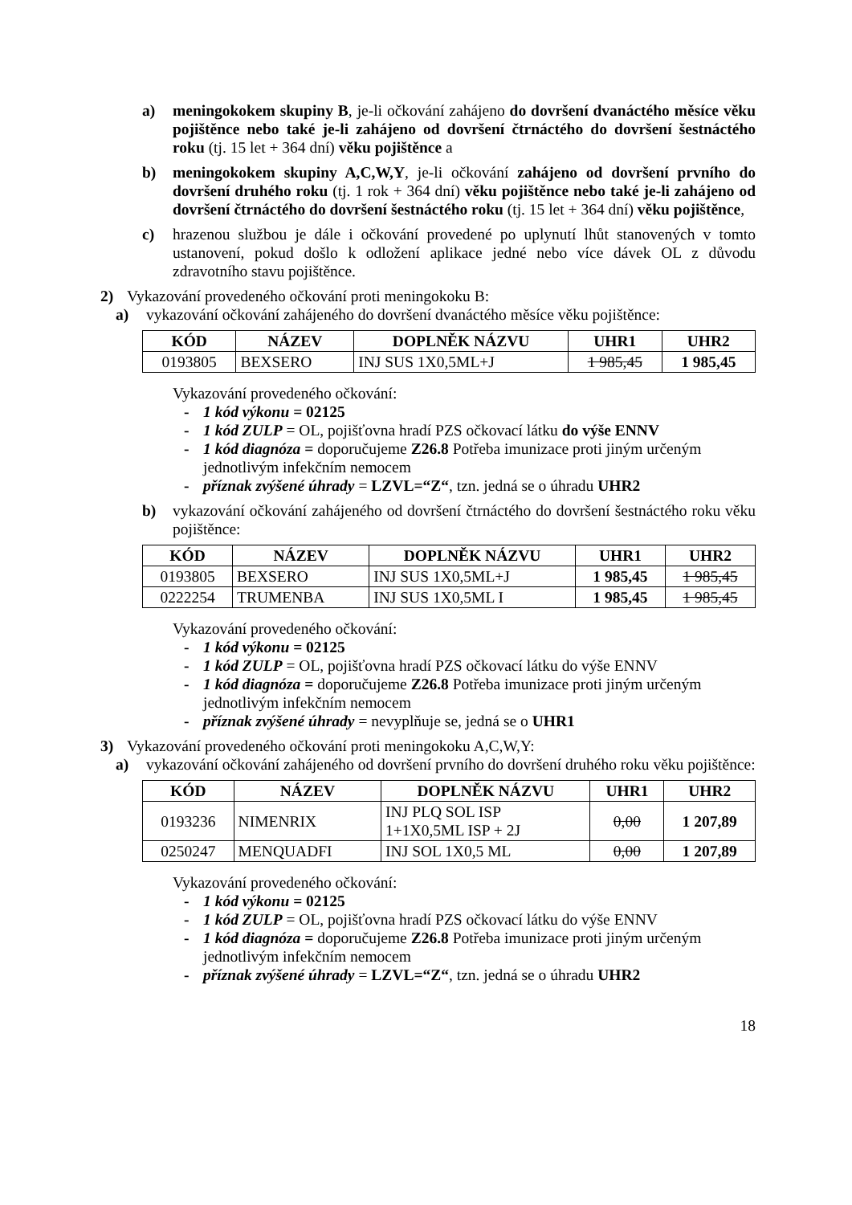a) meningokokem skupiny B, je-li očkování zahájeno do dovršení dvanáctého měsíce věku pojištěnce nebo také je-li zahájeno od dovršení čtrnáctého do dovršení šestnáctého roku (tj. 15 let + 364 dní) věku pojištěnce a
b) meningokokem skupiny A,C,W,Y, je-li očkování zahájeno od dovršení prvního do dovršení druhého roku (tj. 1 rok + 364 dní) věku pojištěnce nebo také je-li zahájeno od dovršení čtrnáctého do dovršení šestnáctého roku (tj. 15 let + 364 dní) věku pojištěnce,
c) hrazenou službou je dále i očkování provedené po uplynutí lhůt stanovených v tomto ustanovení, pokud došlo k odložení aplikace jedné nebo více dávek OL z důvodu zdravotního stavu pojištěnce.
2) Vykazování provedeného očkování proti meningokoku B:
a) vykazování očkování zahájeného do dovršení dvanáctého měsíce věku pojištěnce:
| KÓD | NÁZEV | DOPLNĚK NÁZVU | UHR1 | UHR2 |
| --- | --- | --- | --- | --- |
| 0193805 | BEXSERO | INJ SUS 1X0,5ML+J | 1 985,45 | 1 985,45 |
Vykazování provedeného očkování:
- 1 kód výkonu = 02125
- 1 kód ZULP = OL, pojišťovna hradí PZS očkovací látku do výše ENNV
- 1 kód diagnóza = doporučujeme Z26.8 Potřeba imunizace proti jiným určeným jednotlivým infekčním nemocem
- příznak zvýšené úhrady = LZVL=“Z“, tzn. jedná se o úhradu UHR2
b) vykazování očkování zahájeného od dovršení čtrnáctého do dovršení šestnáctého roku věku pojištěnce:
| KÓD | NÁZEV | DOPLNĚK NÁZVU | UHR1 | UHR2 |
| --- | --- | --- | --- | --- |
| 0193805 | BEXSERO | INJ SUS 1X0,5ML+J | 1 985,45 | 1 985,45 |
| 0222254 | TRUMENBA | INJ SUS 1X0,5ML I | 1 985,45 | 1 985,45 |
Vykazování provedeného očkování:
- 1 kód výkonu = 02125
- 1 kód ZULP = OL, pojišťovna hradí PZS očkovací látku do výše ENNV
- 1 kód diagnóza = doporučujeme Z26.8 Potřeba imunizace proti jiným určeným jednotlivým infekčním nemocem
- příznak zvýšené úhrady = nevyplňuje se, jedná se o UHR1
3) Vykazování provedeného očkování proti meningokoku A,C,W,Y:
a) vykazování očkování zahájeného od dovršení prvního do dovršení druhého roku věku pojištěnce:
| KÓD | NÁZEV | DOPLNĚK NÁZVU | UHR1 | UHR2 |
| --- | --- | --- | --- | --- |
| 0193236 | NIMENRIX | INJ PLQ SOL ISP 1+1X0,5ML ISP + 2J | 0,00 | 1 207,89 |
| 0250247 | MENQUADFI | INJ SOL 1X0,5 ML | 0,00 | 1 207,89 |
Vykazování provedeného očkování:
- 1 kód výkonu = 02125
- 1 kód ZULP = OL, pojišťovna hradí PZS očkovací látku do výše ENNV
- 1 kód diagnóza = doporučujeme Z26.8 Potřeba imunizace proti jiným určeným jednotlivým infekčním nemocem
- příznak zvýšené úhrady = LZVL=“Z“, tzn. jedná se o úhradu UHR2
18